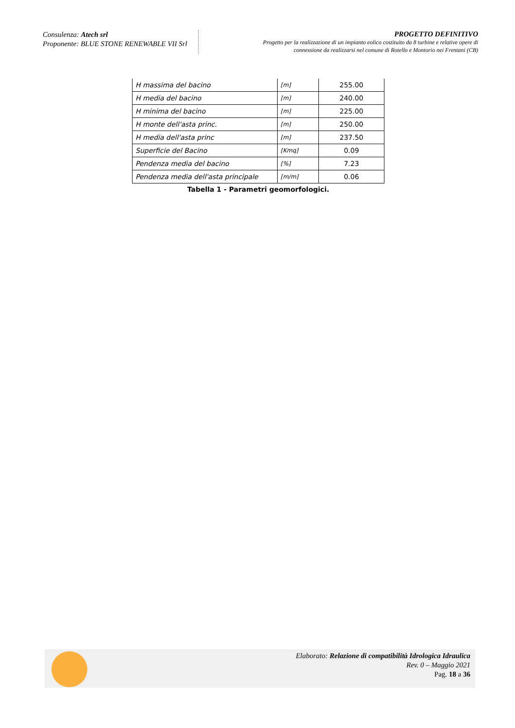Consulenza: Atech srl
Proponente: BLUE STONE RENEWABLE VII Srl
PROGETTO DEFINITIVO
Progetto per la realizzazione di un impianto eolico costituito da 8 turbine e relative opere di
connessione da realizzarsi nel comune di Rotello e Montorio nei Frentani (CB)
| H massima del bacino | [m] | 255.00 |
| H media del bacino | [m] | 240.00 |
| H minima del bacino | [m] | 225.00 |
| H monte dell'asta princ. | [m] | 250.00 |
| H media dell'asta princ | [m] | 237.50 |
| Superficie del Bacino | [Kmq] | 0.09 |
| Pendenza media del bacino | [%] | 7.23 |
| Pendenza media dell'asta principale | [m/m] | 0.06 |
Tabella 1 - Parametri geomorfologici.
Elaborato: Relazione di compatibilità Idrologica Idraulica
Rev. 0 – Maggio 2021
Pag. 18 a 36